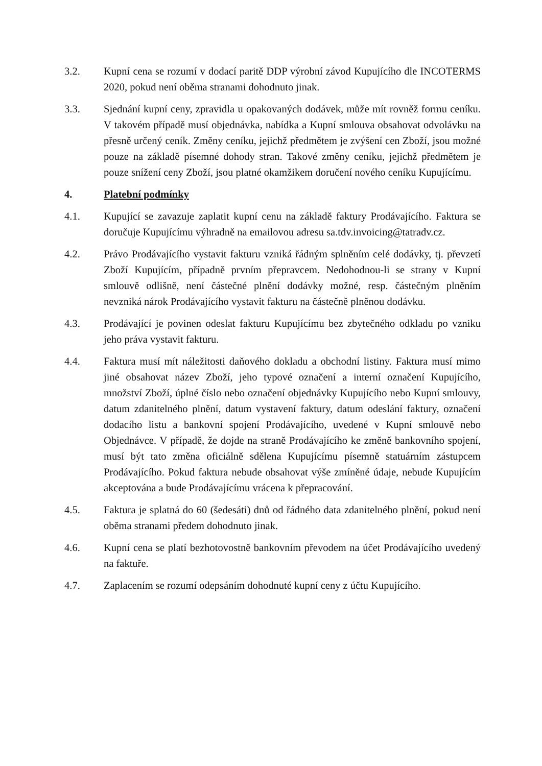3.2. Kupní cena se rozumí v dodací paritě DDP výrobní závod Kupujícího dle INCOTERMS 2020, pokud není oběma stranami dohodnuto jinak.
3.3. Sjednání kupní ceny, zpravidla u opakovaných dodávek, může mít rovněž formu ceníku. V takovém případě musí objednávka, nabídka a Kupní smlouva obsahovat odvolávku na přesně určený ceník. Změny ceníku, jejichž předmětem je zvýšení cen Zboží, jsou možné pouze na základě písemné dohody stran. Takové změny ceníku, jejichž předmětem je pouze snížení ceny Zboží, jsou platné okamžikem doručení nového ceníku Kupujícímu.
4. Platební podmínky
4.1. Kupující se zavazuje zaplatit kupní cenu na základě faktury Prodávajícího. Faktura se doručuje Kupujícímu výhradně na emailovou adresu sa.tdv.invoicing@tatradv.cz.
4.2. Právo Prodávajícího vystavit fakturu vzniká řádným splněním celé dodávky, tj. převzetí Zboží Kupujícím, případně prvním přepravcem. Nedohodnou-li se strany v Kupní smlouvě odlišně, není částečné plnění dodávky možné, resp. částečným plněním nevzniká nárok Prodávajícího vystavit fakturu na částečně plněnou dodávku.
4.3. Prodávající je povinen odeslat fakturu Kupujícímu bez zbytečného odkladu po vzniku jeho práva vystavit fakturu.
4.4. Faktura musí mít náležitosti daňového dokladu a obchodní listiny. Faktura musí mimo jiné obsahovat název Zboží, jeho typové označení a interní označení Kupujícího, množství Zboží, úplné číslo nebo označení objednávky Kupujícího nebo Kupní smlouvy, datum zdanitelného plnění, datum vystavení faktury, datum odeslání faktury, označení dodacího listu a bankovní spojení Prodávajícího, uvedené v Kupní smlouvě nebo Objednávce. V případě, že dojde na straně Prodávajícího ke změně bankovního spojení, musí být tato změna oficiálně sdělena Kupujícímu písemně statuárním zástupcem Prodávajícího. Pokud faktura nebude obsahovat výše zmíněné údaje, nebude Kupujícím akceptována a bude Prodávajícímu vrácena k přepracování.
4.5. Faktura je splatná do 60 (šedesáti) dnů od řádného data zdanitelného plnění, pokud není oběma stranami předem dohodnuto jinak.
4.6. Kupní cena se platí bezhotovostně bankovním převodem na účet Prodávajícího uvedený na faktuře.
4.7. Zaplacením se rozumí odepsáním dohodnuté kupní ceny z účtu Kupujícího.